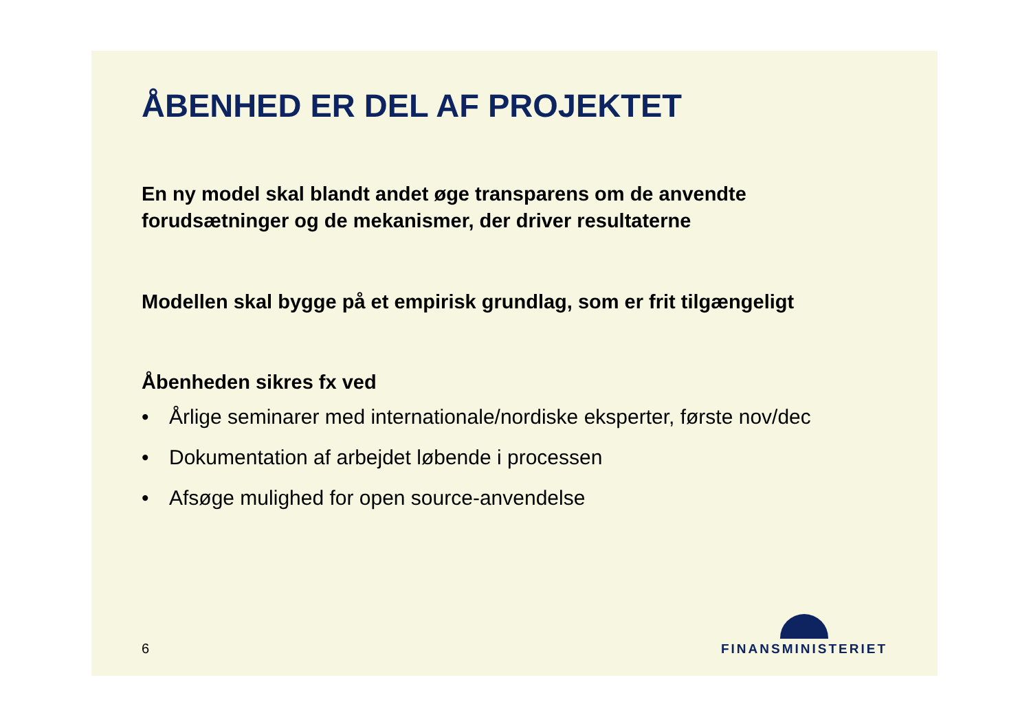ÅBENHED ER DEL AF PROJEKTET
En ny model skal blandt andet øge transparens om de anvendte forudsætninger og de mekanismer, der driver resultaterne
Modellen skal bygge på et empirisk grundlag, som er frit tilgængeligt
Åbenheden sikres fx ved
• Årlige seminarer med internationale/nordiske eksperter, første nov/dec
• Dokumentation af arbejdet løbende i processen
• Afsøge mulighed for open source-anvendelse
6
FINANSMINISTERIET